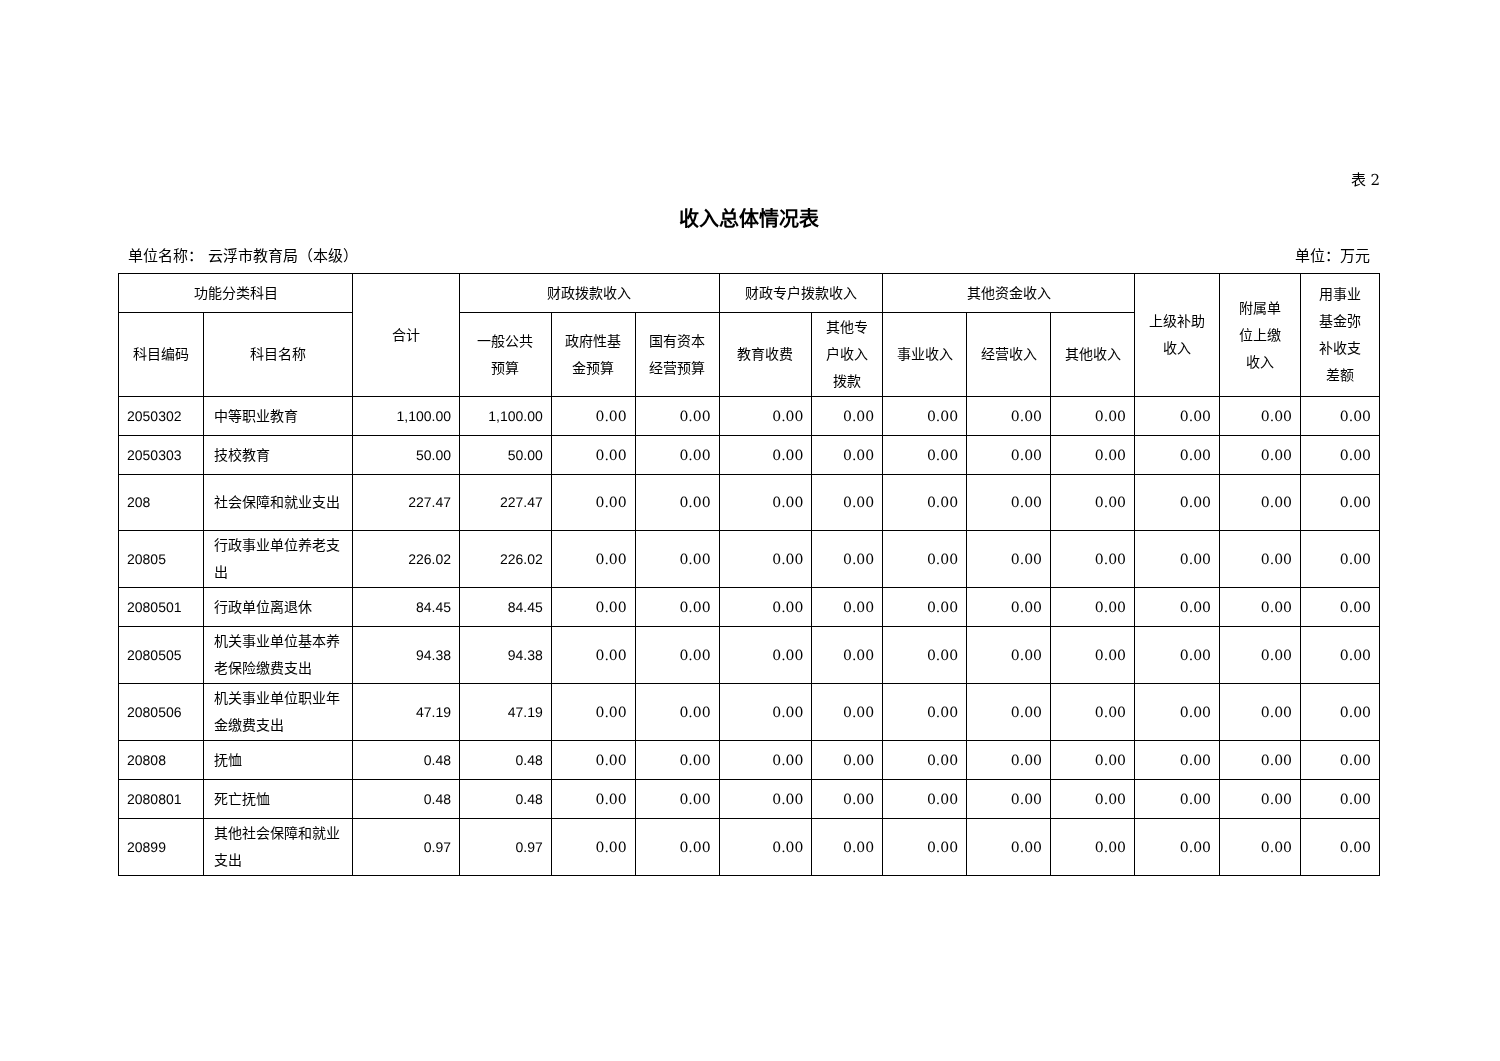表 2
收入总体情况表
单位名称： 云浮市教育局（本级） 单位：万元
| 功能分类科目 | | 合计 | 财政拨款收入 | | | 财政专户拨款收入 | | 其他资金收入 | | | 上级补助 收入 | 附属单 位上缴 收入 | 用事业 基金弥 补收支 差额 |
| --- | --- | --- | --- | --- | --- | --- | --- | --- | --- | --- | --- | --- | --- |
| 科目编码 | 科目名称 | | 一般公共 预算 | 政府性基 金预算 | 国有资本 经营预算 | 教育收费 | 其他专 户收入 拨款 | 事业收入 | 经营收入 | 其他收入 | | | |
| 2050302 | 中等职业教育 | 1,100.00 | 1,100.00 | 0.00 | 0.00 | 0.00 | 0.00 | 0.00 | 0.00 | 0.00 | 0.00 | 0.00 | 0.00 |
| 2050303 | 技校教育 | 50.00 | 50.00 | 0.00 | 0.00 | 0.00 | 0.00 | 0.00 | 0.00 | 0.00 | 0.00 | 0.00 | 0.00 |
| 208 | 社会保障和就业支出 | 227.47 | 227.47 | 0.00 | 0.00 | 0.00 | 0.00 | 0.00 | 0.00 | 0.00 | 0.00 | 0.00 | 0.00 |
| 20805 | 行政事业单位养老支出 | 226.02 | 226.02 | 0.00 | 0.00 | 0.00 | 0.00 | 0.00 | 0.00 | 0.00 | 0.00 | 0.00 | 0.00 |
| 2080501 | 行政单位离退休 | 84.45 | 84.45 | 0.00 | 0.00 | 0.00 | 0.00 | 0.00 | 0.00 | 0.00 | 0.00 | 0.00 | 0.00 |
| 2080505 | 机关事业单位基本养老保险缴费支出 | 94.38 | 94.38 | 0.00 | 0.00 | 0.00 | 0.00 | 0.00 | 0.00 | 0.00 | 0.00 | 0.00 | 0.00 |
| 2080506 | 机关事业单位职业年金缴费支出 | 47.19 | 47.19 | 0.00 | 0.00 | 0.00 | 0.00 | 0.00 | 0.00 | 0.00 | 0.00 | 0.00 | 0.00 |
| 20808 | 抚恤 | 0.48 | 0.48 | 0.00 | 0.00 | 0.00 | 0.00 | 0.00 | 0.00 | 0.00 | 0.00 | 0.00 | 0.00 |
| 2080801 | 死亡抚恤 | 0.48 | 0.48 | 0.00 | 0.00 | 0.00 | 0.00 | 0.00 | 0.00 | 0.00 | 0.00 | 0.00 | 0.00 |
| 20899 | 其他社会保障和就业支出 | 0.97 | 0.97 | 0.00 | 0.00 | 0.00 | 0.00 | 0.00 | 0.00 | 0.00 | 0.00 | 0.00 | 0.00 |